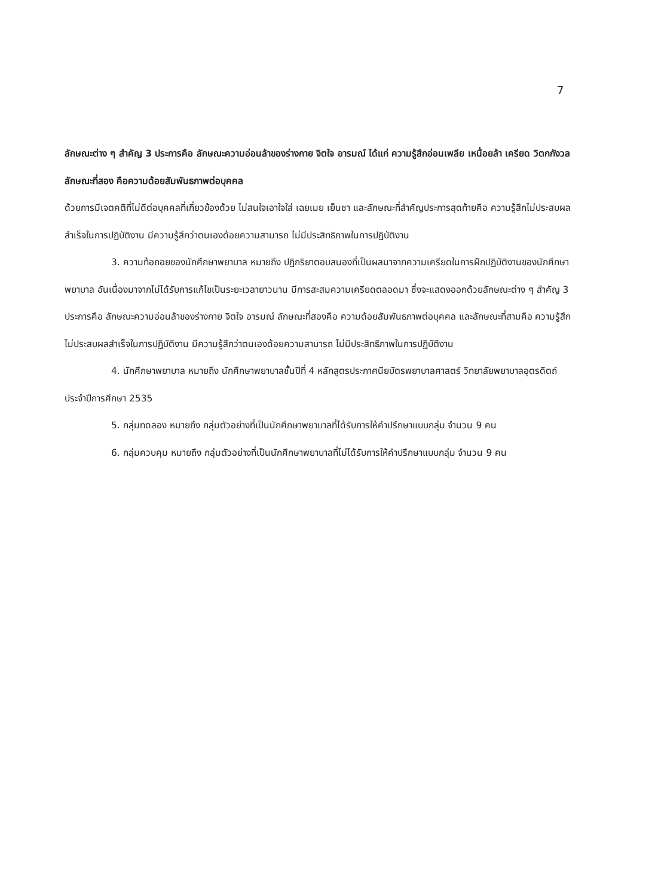7
ลักษณะต่าง ๆ สำคัญ 3 ประการคือ ลักษณะความอ่อนล้าของร่างกาย จิตใจ อารมณ์ ได้แก่ ความรู้สึกอ่อนเพลีย เหนื่อยล้า เครียด วิตกกังวล ลักษณะที่สอง คือความด้อยสัมพันธภาพต่อบุคคล
ด้วยการมีเจตคติที่ไม่ดีต่อบุคคลที่เกี่ยวข้องด้วย ไม่สนใจเอาใจใส่ เฉยเมย เย็นชา และลักษณะที่สำคัญประการสุดท้ายคือ ความรู้สึกไม่ประสบผลสำเร็จในการปฏิบัติงาน มีความรู้สึกว่าตนเองด้อยความสามารถ ไม่มีประสิทธิภาพในการปฏิบัติงาน
3. ความท้อถอยของนักศึกษาพยาบาล หมายถึง ปฏิกริยาตอบสนองที่เป็นผลมาจากความเครียดในการฝึกปฏิบัติงานของนักศึกษาพยาบาล อันเนื่องมาจากไม่ได้รับการแก้ไขเป็นระยะเวลายาวนาน มีการสะสมความเครียดตลอดมา ซึ่งจะแสดงออกด้วยลักษณะต่าง ๆ สำคัญ 3 ประการคือ ลักษณะความอ่อนล้าของร่างกาย จิตใจ อารมณ์ ลักษณะที่สองคือ ความด้อยสัมพันธภาพต่อบุคคล และลักษณะที่สามคือ ความรู้สึกไม่ประสบผลสำเร็จในการปฏิบัติงาน มีความรู้สึกว่าตนเองด้อยความสามารถ ไม่มีประสิทธิภาพในการปฏิบัติงาน
4. นักศึกษาพยาบาล หมายถึง นักศึกษาพยาบาลชั้นปีที่ 4 หลักสูตรประกาศนียบัตรพยาบาลศาสตร์ วิทยาลัยพยาบาลอุตรดิตถ์ ประจำปีการศึกษา 2535
5. กลุ่มทดลอง หมายถึง กลุ่มตัวอย่างที่เป็นนักศึกษาพยาบาลที่ได้รับการให้คำปรึกษาแบบกลุ่ม จำนวน 9 คน
6. กลุ่มควบคุม หมายถึง กลุ่มตัวอย่างที่เป็นนักศึกษาพยาบาลที่ไม่ได้รับการให้คำปรึกษาแบบกลุ่ม จำนวน 9 คน